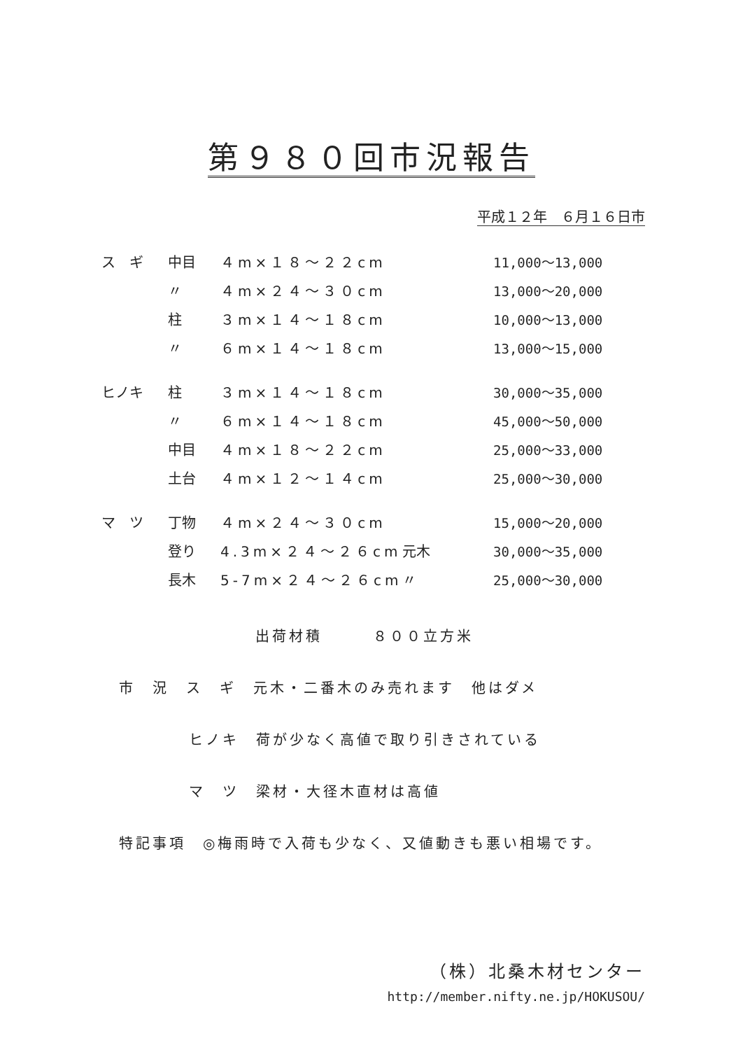第９８０回市況報告
平成１２年　６月１６日市
| ス ギ | 中目 | ４m×１８～２２cm | | 11,000～13,000 |
| | 〃 | ４m×２４～３０cm | | 13,000～20,000 |
| | 柱 | ３m×１４～１８cm | | 10,000～13,000 |
| | 〃 | ６m×１４～１８cm | | 13,000～15,000 |
| ヒノキ | 柱 | ３m×１４～１８cm | | 30,000～35,000 |
| | 〃 | ６m×１４～１８cm | | 45,000～50,000 |
| | 中目 | ４m×１８～２２cm | | 25,000～33,000 |
| | 土台 | ４m×１２～１４cm | | 25,000～30,000 |
| マ ツ | 丁物 | ４m×２４～３０cm | | 15,000～20,000 |
| | 登り | 4.3m×２４～２６cm | 元木 | 30,000～35,000 |
| | 長木 | 5-7m×２４～２６cm | 〃 | 25,000～30,000 |
出荷材積　　　８００立方米
市　況　ス　ギ　元木・二番木のみ売れます　他はダメ
ヒノキ　荷が少なく高値で取り引きされている
マ　ツ　梁材・大径木直材は高値
特記事項　◎梅雨時で入荷も少なく、又値動きも悪い相場です。
（株）北桑木材センター
http://member.nifty.ne.jp/HOKUSOU/